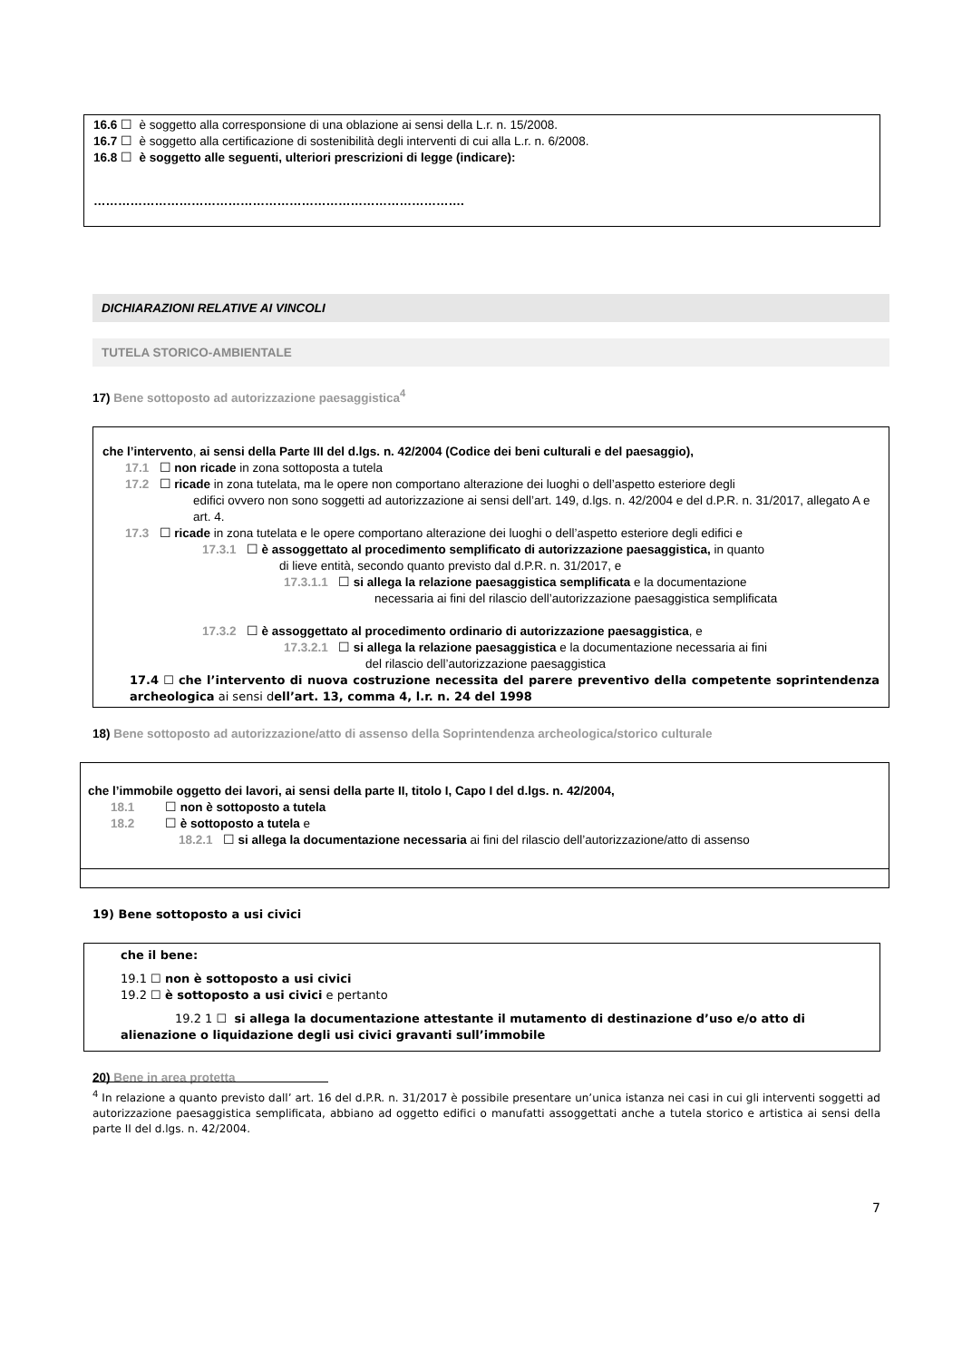16.6 ☐ è soggetto alla corresponsione di una oblazione ai sensi della L.r. n. 15/2008.
16.7 ☐ è soggetto alla certificazione di sostenibilità degli interventi di cui alla L.r. n. 6/2008.
16.8 ☐ è soggetto alle seguenti, ulteriori prescrizioni di legge (indicare):
……………………………………………………………………………….
DICHIARAZIONI RELATIVE AI VINCOLI
TUTELA STORICO-AMBIENTALE
17) Bene sottoposto ad autorizzazione paesaggistica<sup>4</sup>
che l’intervento, ai sensi della Parte III del d.lgs. n. 42/2004 (Codice dei beni culturali e del paesaggio),
17.1 ☐ non ricade in zona sottoposta a tutela
17.2 ☐ ricade in zona tutelata, ma le opere non comportano alterazione dei luoghi o dell’aspetto esteriore degli
edifici ovvero non sono soggetti ad autorizzazione ai sensi dell’art. 149, d.lgs. n. 42/2004 e del d.P.R. n. 31/2017, allegato A e art. 4.
17.3 ☐ ricade in zona tutelata e le opere comportano alterazione dei luoghi o dell’aspetto esteriore degli edifici e
17.3.1 ☐ è assoggettato al procedimento semplificato di autorizzazione paesaggistica, in quanto
di lieve entità, secondo quanto previsto dal d.P.R. n. 31/2017, e
17.3.1.1 ☐ si allega la relazione paesaggistica semplificata e la documentazione
necessaria ai fini del rilascio dell’autorizzazione paesaggistica semplificata
17.3.2 ☐ è assoggettato al procedimento ordinario di autorizzazione paesaggistica, e
17.3.2.1 ☐ si allega la relazione paesaggistica e la documentazione necessaria ai fini
del rilascio dell’autorizzazione paesaggistica
17.4 ☐ che l’intervento di nuova costruzione necessita del parere preventivo della competente soprintendenza archeologica ai sensi dell’art. 13, comma 4, l.r. n. 24 del 1998
18) Bene sottoposto ad autorizzazione/atto di assenso della Soprintendenza archeologica/storico culturale
che l’immobile oggetto dei lavori, ai sensi della parte II, titolo I, Capo I del d.lgs. n. 42/2004,
18.1 ☐ non è sottoposto a tutela
18.2 ☐ è sottoposto a tutela e
18.2.1 ☐ si allega la documentazione necessaria ai fini del rilascio dell’autorizzazione/atto di assenso
19) Bene sottoposto a usi civici
che il bene:
19.1 ☐ non è sottoposto a usi civici
19.2 ☐ è sottoposto a usi civici e pertanto
19.2 1 ☐ si allega la documentazione attestante il mutamento di destinazione d’uso e/o atto di alienazione o liquidazione degli usi civici gravanti sull’immobile
20) Bene in area protetta
<sup>4</sup> In relazione a quanto previsto dall’ art. 16 del d.P.R. n. 31/2017 è possibile presentare un’unica istanza nei casi in cui gli interventi soggetti ad autorizzazione paesaggistica semplificata, abbiano ad oggetto edifici o manufatti assoggettati anche a tutela storico e artistica ai sensi della parte II del d.lgs. n. 42/2004.
7